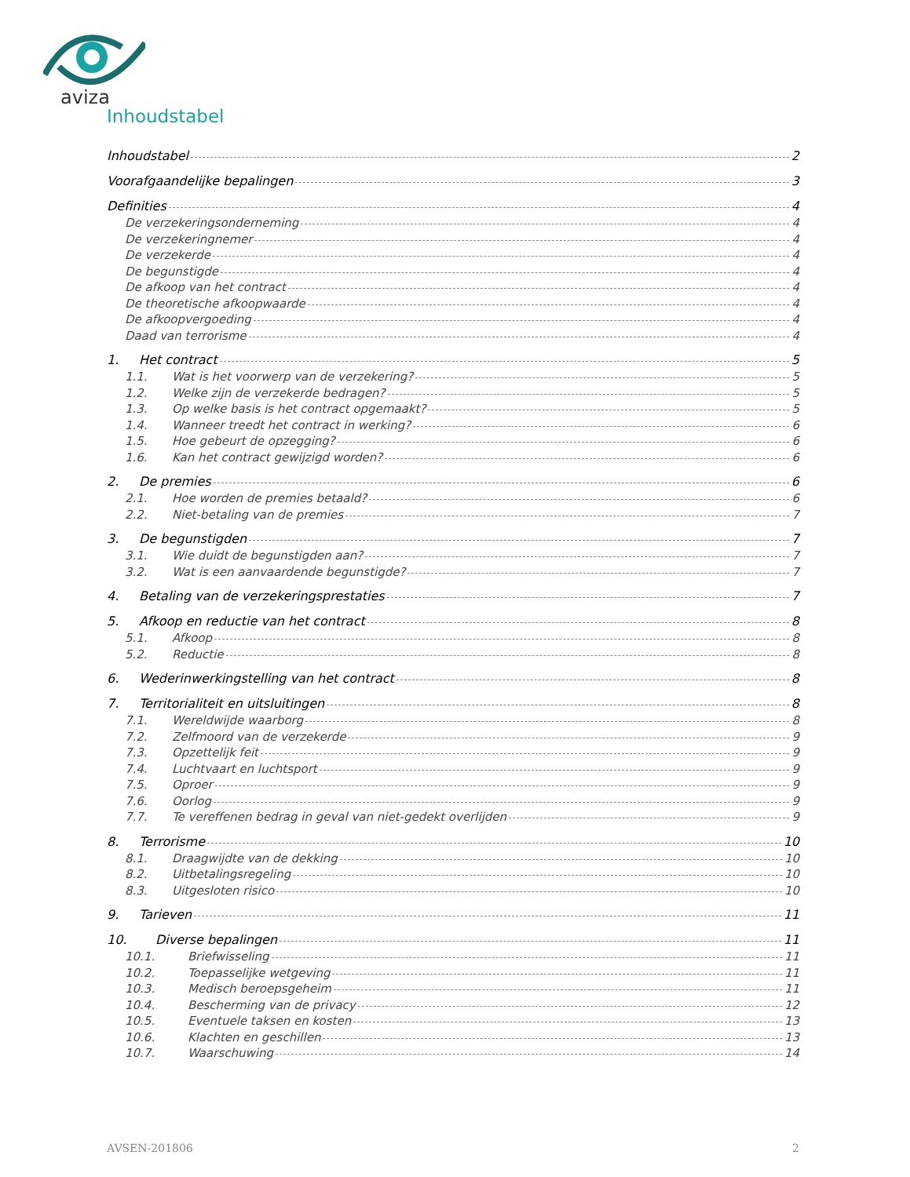aviza
Inhoudstabel
Inhoudstabel 2
Voorafgaandelijke bepalingen 3
Definities 4
De verzekeringsonderneming 4
De verzekeringnemer 4
De verzekerde 4
De begunstigde 4
De afkoop van het contract 4
De theoretische afkoopwaarde 4
De afkoopvergoeding 4
Daad van terrorisme 4
1. Het contract 5
1.1. Wat is het voorwerp van de verzekering? 5
1.2. Welke zijn de verzekerde bedragen? 5
1.3. Op welke basis is het contract opgemaakt? 5
1.4. Wanneer treedt het contract in werking? 6
1.5. Hoe gebeurt de opzegging? 6
1.6. Kan het contract gewijzigd worden? 6
2. De premies 6
2.1. Hoe worden de premies betaald? 6
2.2. Niet-betaling van de premies 7
3. De begunstigden 7
3.1. Wie duidt de begunstigden aan? 7
3.2. Wat is een aanvaardende begunstigde? 7
4. Betaling van de verzekeringsprestaties 7
5. Afkoop en reductie van het contract 8
5.1. Afkoop 8
5.2. Reductie 8
6. Wederinwerkingstelling van het contract 8
7. Territorialiteit en uitsluitingen 8
7.1. Wereldwijde waarborg 8
7.2. Zelfmoord van de verzekerde 9
7.3. Opzettelijk feit 9
7.4. Luchtvaart en luchtsport 9
7.5. Oproer 9
7.6. Oorlog 9
7.7. Te vereffenen bedrag in geval van niet-gedekt overlijden 9
8. Terrorisme 10
8.1. Draagwijdte van de dekking 10
8.2. Uitbetalingsregeling 10
8.3. Uitgesloten risico 10
9. Tarieven 11
10. Diverse bepalingen 11
10.1. Briefwisseling 11
10.2. Toepasselijke wetgeving 11
10.3. Medisch beroepsgeheim 11
10.4. Bescherming van de privacy 12
10.5. Eventuele taksen en kosten 13
10.6. Klachten en geschillen 13
10.7. Waarschuwing 14
AVSEN-201806 2